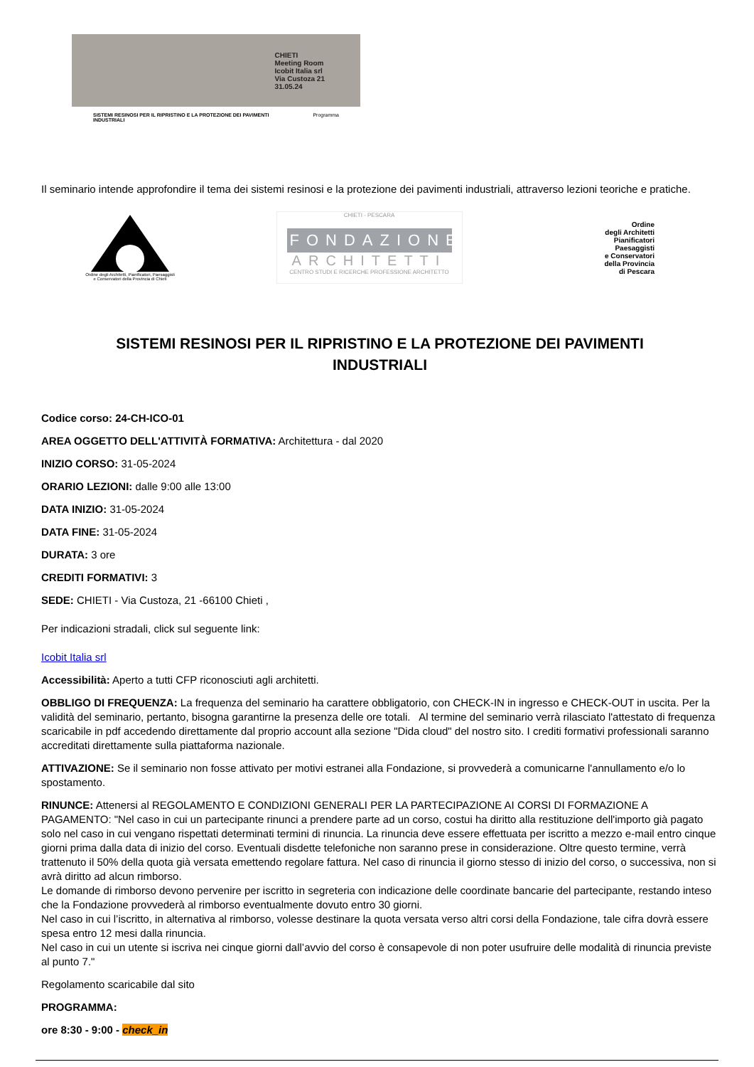CHIETI
Meeting Room
Icobit Italia srl
Via Custoza 21
31.05.24
SISTEMI RESINOSI PER IL RIPRISTINO E LA PROTEZIONE DEI PAVIMENTI INDUSTRIALI Programma
Il seminario intende approfondire il tema dei sistemi resinosi e la protezione dei pavimenti industriali, attraverso lezioni teoriche e pratiche.
Ordine degli Architetti, Pianificatori, Paesaggisti e Conservatori della Provincia di Chieti
CHIETI - PESCARA
FONDAZIONE
ARCHITETTI
CENTRO STUDI E RICERCHE PROFESSIONE ARCHITETTO
Ordine
degli Architetti
Pianificatori
Paesaggisti
e Conservatori
della Provincia
di Pescara
SISTEMI RESINOSI PER IL RIPRISTINO E LA PROTEZIONE DEI PAVIMENTI INDUSTRIALI
Codice corso: 24-CH-ICO-01
AREA OGGETTO DELL'ATTIVITÀ FORMATIVA: Architettura - dal 2020
INIZIO CORSO: 31-05-2024
ORARIO LEZIONI: dalle 9:00 alle 13:00
DATA INIZIO: 31-05-2024
DATA FINE: 31-05-2024
DURATA: 3 ore
CREDITI FORMATIVI: 3
SEDE: CHIETI - Via Custoza, 21 -66100 Chieti ,
Per indicazioni stradali, click sul seguente link:
Icobit Italia srl
Accessibilità: Aperto a tutti CFP riconosciuti agli architetti.
OBBLIGO DI FREQUENZA: La frequenza del seminario ha carattere obbligatorio, con CHECK-IN in ingresso e CHECK-OUT in uscita. Per la validità del seminario, pertanto, bisogna garantirne la presenza delle ore totali. Al termine del seminario verrà rilasciato l'attestato di frequenza scaricabile in pdf accedendo direttamente dal proprio account alla sezione "Dida cloud" del nostro sito. I crediti formativi professionali saranno accreditati direttamente sulla piattaforma nazionale.
ATTIVAZIONE: Se il seminario non fosse attivato per motivi estranei alla Fondazione, si provvederà a comunicarne l'annullamento e/o lo spostamento.
RINUNCE: Attenersi al REGOLAMENTO E CONDIZIONI GENERALI PER LA PARTECIPAZIONE AI CORSI DI FORMAZIONE A PAGAMENTO: "Nel caso in cui un partecipante rinunci a prendere parte ad un corso, costui ha diritto alla restituzione dell'importo già pagato solo nel caso in cui vengano rispettati determinati termini di rinuncia. La rinuncia deve essere effettuata per iscritto a mezzo e-mail entro cinque giorni prima dalla data di inizio del corso. Eventuali disdette telefoniche non saranno prese in considerazione. Oltre questo termine, verrà trattenuto il 50% della quota già versata emettendo regolare fattura. Nel caso di rinuncia il giorno stesso di inizio del corso, o successiva, non si avrà diritto ad alcun rimborso.
Le domande di rimborso devono pervenire per iscritto in segreteria con indicazione delle coordinate bancarie del partecipante, restando inteso che la Fondazione provvederà al rimborso eventualmente dovuto entro 30 giorni.
Nel caso in cui l’iscritto, in alternativa al rimborso, volesse destinare la quota versata verso altri corsi della Fondazione, tale cifra dovrà essere spesa entro 12 mesi dalla rinuncia.
Nel caso in cui un utente si iscriva nei cinque giorni dall’avvio del corso è consapevole di non poter usufruire delle modalità di rinuncia previste al punto 7."
Regolamento scaricabile dal sito
PROGRAMMA:
ore 8:30 - 9:00 - check_in